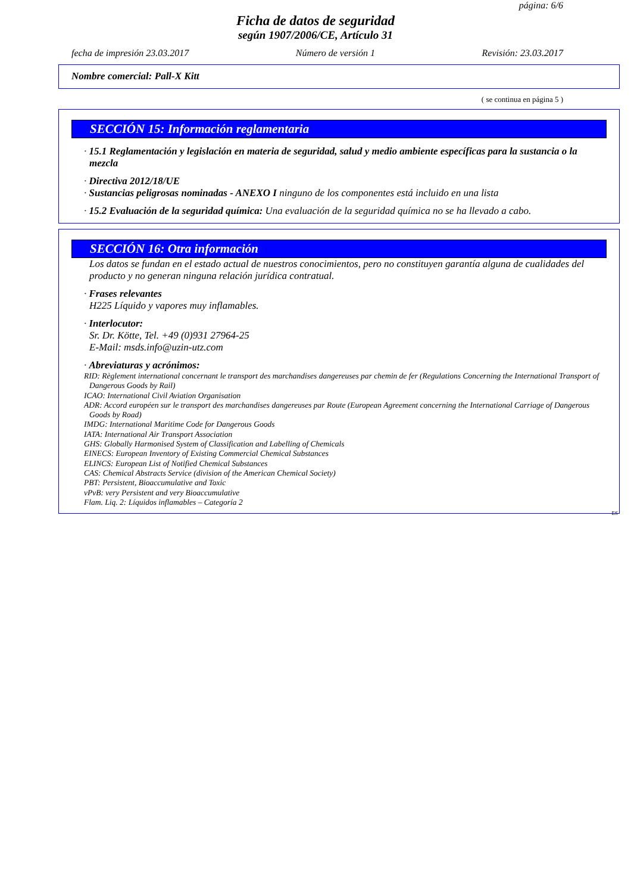página: 6/6
Ficha de datos de seguridad
según 1907/2006/CE, Artículo 31
fecha de impresión 23.03.2017 Número de versión 1 Revisión: 23.03.2017
Nombre comercial: Pall-X Kitt
( se continua en página 5 )
SECCIÓN 15: Información reglamentaria
· 15.1 Reglamentación y legislación en materia de seguridad, salud y medio ambiente específicas para la sustancia o la mezcla
· Directiva 2012/18/UE
· Sustancias peligrosas nominadas - ANEXO I ninguno de los componentes está incluido en una lista
· 15.2 Evaluación de la seguridad química: Una evaluación de la seguridad química no se ha llevado a cabo.
SECCIÓN 16: Otra información
Los datos se fundan en el estado actual de nuestros conocimientos, pero no constituyen garantía alguna de cualidades del producto y no generan ninguna relación jurídica contratual.
· Frases relevantes
H225 Líquido y vapores muy inflamables.
· Interlocutor:
Sr. Dr. Kötte, Tel. +49 (0)931 27964-25
E-Mail: msds.info@uzin-utz.com
· Abreviaturas y acrónimos:
RID: Règlement international concernant le transport des marchandises dangereuses par chemin de fer (Regulations Concerning the International Transport of Dangerous Goods by Rail)
ICAO: International Civil Aviation Organisation
ADR: Accord européen sur le transport des marchandises dangereuses par Route (European Agreement concerning the International Carriage of Dangerous Goods by Road)
IMDG: International Maritime Code for Dangerous Goods
IATA: International Air Transport Association
GHS: Globally Harmonised System of Classification and Labelling of Chemicals
EINECS: European Inventory of Existing Commercial Chemical Substances
ELINCS: European List of Notified Chemical Substances
CAS: Chemical Abstracts Service (division of the American Chemical Society)
PBT: Persistent, Bioaccumulative and Toxic
vPvB: very Persistent and very Bioaccumulative
Flam. Liq. 2: Líquidos inflamables – Categoría 2
ES